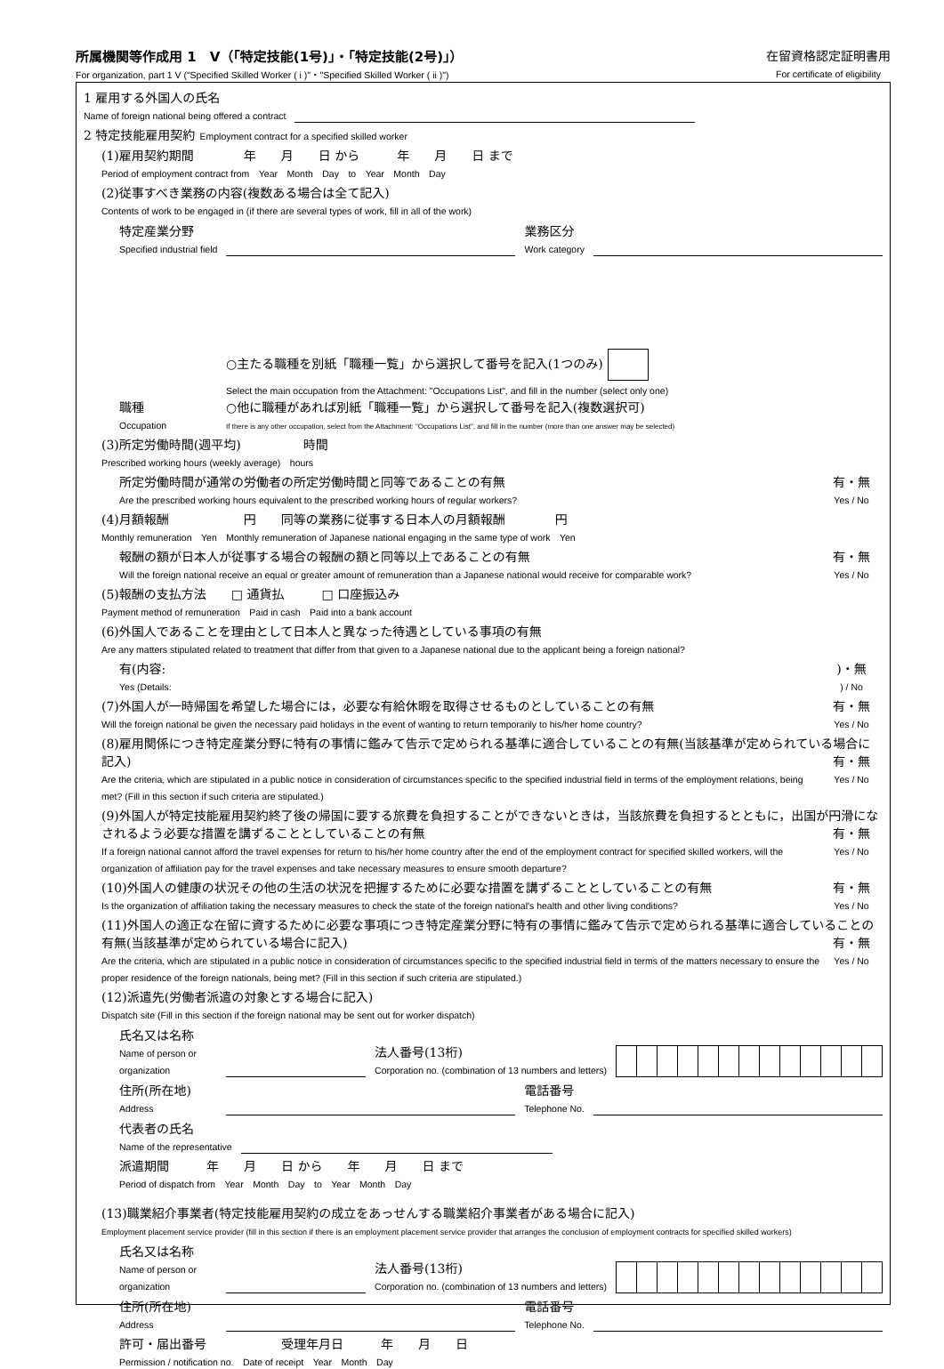所属機関等作成用 1　V（「特定技能(1号)」・「特定技能(2号)」）
For organization, part 1 V ("Specified Skilled Worker ( i )"・"Specified Skilled Worker ( ii )")
在留資格認定証明書用
For certificate of eligibility
1 雇用する外国人の氏名
Name of foreign national being offered a contract
2 特定技能雇用契約 Employment contract for a specified skilled worker
(1)雇用契約期間　　　　年　　月　　日 から　　　年　　月　　日 まで
Period of employment contract from　Year　Month　Day　to　Year　Month　Day
(2)従事すべき業務の内容(複数ある場合は全て記入)
Contents of work to be engaged in (if there are several types of work, fill in all of the work)
特定産業分野
Specified industrial field
業務区分
Work category
職種
Occupation
○主たる職種を別紙「職種一覧」から選択して番号を記入(1つのみ)
Select the main occupation from the Attachment: "Occupations List", and fill in the number (select only one)
○他に職種があれば別紙「職種一覧」から選択して番号を記入(複数選択可)
If there is any other occupation, select from the Attachment: "Occupations List", and fill in the number (more than one answer may be selected)
(3)所定労働時間(週平均)　　　　　時間
Prescribed working hours (weekly average)　hours
有・無
Yes / No 所定労働時間が通常の労働者の所定労働時間と同等であることの有無
Are the prescribed working hours equivalent to the prescribed working hours of regular workers?
(4)月額報酬　　　　　　円　　同等の業務に従事する日本人の月額報酬　　　　円
Monthly remuneration　Yen　Monthly remuneration of Japanese national engaging in the same type of work　Yen
有・無
Yes / No 報酬の額が日本人が従事する場合の報酬の額と同等以上であることの有無
Will the foreign national receive an equal or greater amount of remuneration than a Japanese national would receive for comparable work?
(5)報酬の支払方法　　□ 通貨払　　　□ 口座振込み
Payment method of remuneration　Paid in cash　Paid into a bank account
(6)外国人であることを理由として日本人と異なった待遇としている事項の有無
Are any matters stipulated related to treatment that differ from that given to a Japanese national due to the applicant being a foreign national?
)・無
) / No 有(内容:
Yes (Details:
有・無
Yes / No (7)外国人が一時帰国を希望した場合には，必要な有給休暇を取得させるものとしていることの有無
Will the foreign national be given the necessary paid holidays in the event of wanting to return temporarily to his/her home country?
(8)雇用関係につき特定産業分野に特有の事情に鑑みて告示で定められる基準に適合していることの有無(当該基準が定められている場合に記入) 有・無
Yes / No
Are the criteria, which are stipulated in a public notice in consideration of circumstances specific to the specified industrial field in terms of the employment relations, being met? (Fill in this section if such criteria are stipulated.)
(9)外国人が特定技能雇用契約終了後の帰国に要する旅費を負担することができないときは，当該旅費を負担するとともに，出国が円滑になされるよう必要な措置を講ずることとしていることの有無 有・無
Yes / No
If a foreign national cannot afford the travel expenses for return to his/her home country after the end of the employment contract for specified skilled workers, will the organization of affiliation pay for the travel expenses and take necessary measures to ensure smooth departure?
有・無
Yes / No (10)外国人の健康の状況その他の生活の状況を把握するために必要な措置を講ずることとしていることの有無
Is the organization of affiliation taking the necessary measures to check the state of the foreign national's health and other living conditions?
(11)外国人の適正な在留に資するために必要な事項につき特定産業分野に特有の事情に鑑みて告示で定められる基準に適合していることの有無(当該基準が定められている場合に記入) 有・無
Yes / No
Are the criteria, which are stipulated in a public notice in consideration of circumstances specific to the specified industrial field in terms of the matters necessary to ensure the proper residence of the foreign nationals, being met? (Fill in this section if such criteria are stipulated.)
(12)派遣先(労働者派遣の対象とする場合に記入)
Dispatch site (Fill in this section if the foreign national may be sent out for worker dispatch)
氏名又は名称
Name of person or organization
法人番号(13桁)
Corporation no. (combination of 13 numbers and letters)
住所(所在地)
Address
電話番号
Telephone No.
代表者の氏名
Name of the representative
派遣期間　　　年　　月　　日 から　　年　　月　　日 まで
Period of dispatch from　Year　Month　Day　to　Year　Month　Day
(13)職業紹介事業者(特定技能雇用契約の成立をあっせんする職業紹介事業者がある場合に記入)
Employment placement service provider (fill in this section if there is an employment placement service provider that arranges the conclusion of employment contracts for specified skilled workers)
氏名又は名称
Name of person or organization
法人番号(13桁)
Corporation no. (combination of 13 numbers and letters)
住所(所在地)
Address
電話番号
Telephone No.
許可・届出番号　　　　　　受理年月日　　　年　　月　　日
Permission / notification no.　Date of receipt　Year　Month　Day